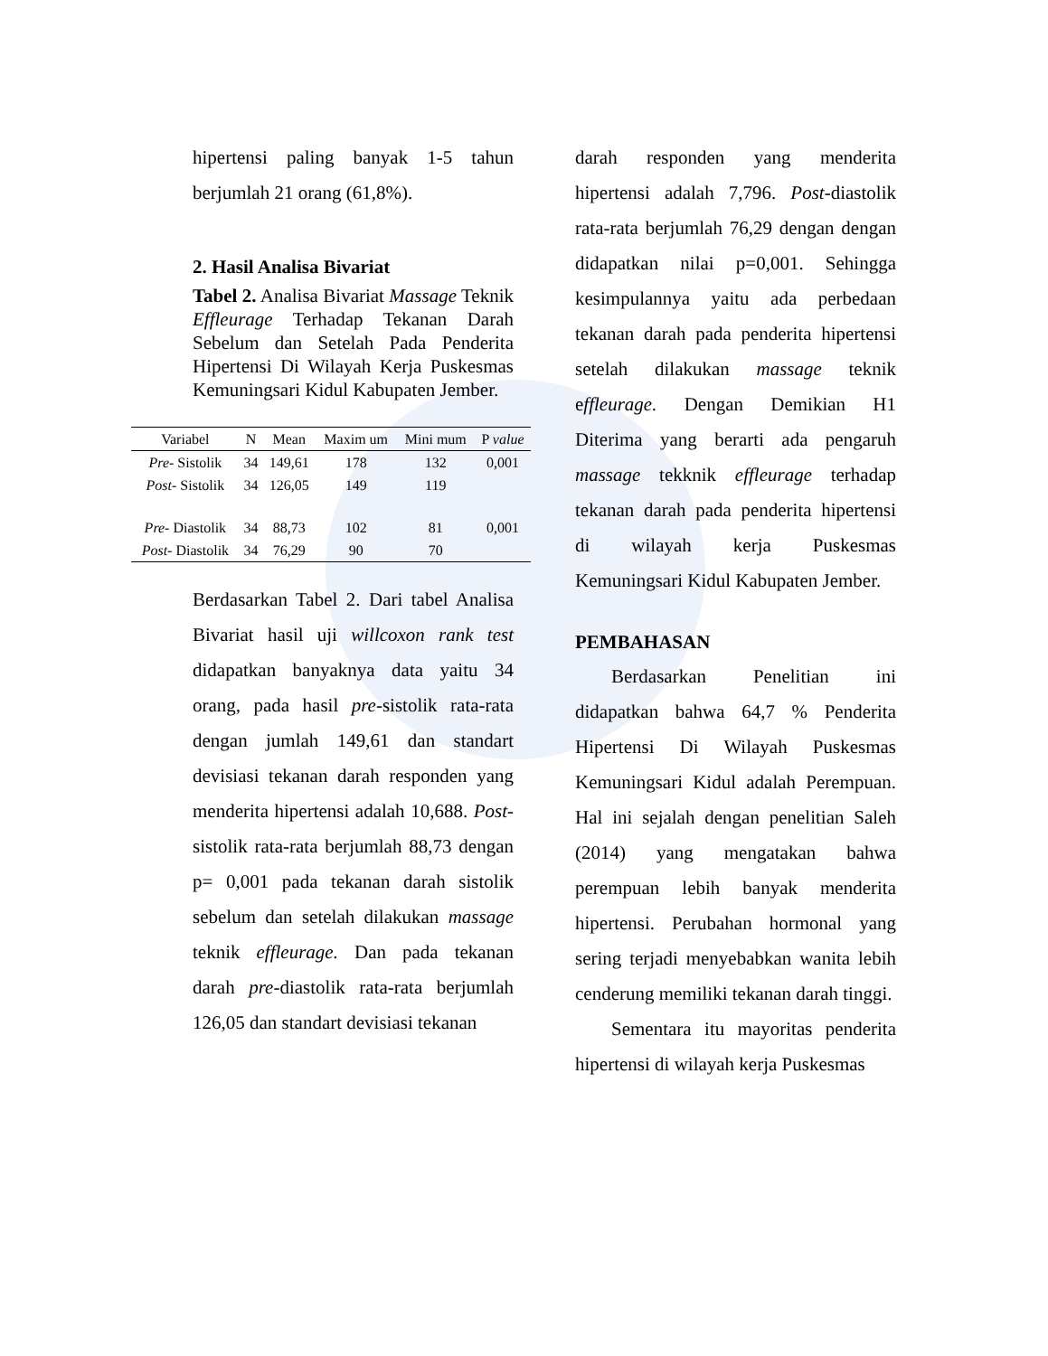hipertensi paling banyak 1-5 tahun berjumlah 21 orang (61,8%).
2. Hasil Analisa Bivariat
Tabel 2. Analisa Bivariat Massage Teknik Effleurage Terhadap Tekanan Darah Sebelum dan Setelah Pada Penderita Hipertensi Di Wilayah Kerja Puskesmas Kemuningsari Kidul Kabupaten Jember.
| Variabel | N | Mean | Maxim um | Mini mum | P value |
| --- | --- | --- | --- | --- | --- |
| Pre- Sistolik | 34 | 149,61 | 178 | 132 | 0,001 |
| Post- Sistolik | 34 | 126,05 | 149 | 119 | |
| Pre- Diastolik | 34 | 88,73 | 102 | 81 | 0,001 |
| Post- Diastolik | 34 | 76,29 | 90 | 70 | |
Berdasarkan Tabel 2. Dari tabel Analisa Bivariat hasil uji willcoxon rank test didapatkan banyaknya data yaitu 34 orang, pada hasil pre-sistolik rata-rata dengan jumlah 149,61 dan standart devisiasi tekanan darah responden yang menderita hipertensi adalah 10,688. Post-sistolik rata-rata berjumlah 88,73 dengan p= 0,001 pada tekanan darah sistolik sebelum dan setelah dilakukan massage teknik effleurage. Dan pada tekanan darah pre-diastolik rata-rata berjumlah 126,05 dan standart devisiasi tekanan
darah responden yang menderita hipertensi adalah 7,796. Post-diastolik rata-rata berjumlah 76,29 dengan dengan didapatkan nilai p=0,001. Sehingga kesimpulannya yaitu ada perbedaan tekanan darah pada penderita hipertensi setelah dilakukan massage teknik effleurage. Dengan Demikian H1 Diterima yang berarti ada pengaruh massage tekknik effleurage terhadap tekanan darah pada penderita hipertensi di wilayah kerja Puskesmas Kemuningsari Kidul Kabupaten Jember.
PEMBAHASAN
Berdasarkan Penelitian ini didapatkan bahwa 64,7 % Penderita Hipertensi Di Wilayah Puskesmas Kemuningsari Kidul adalah Perempuan. Hal ini sejalah dengan penelitian Saleh (2014) yang mengatakan bahwa perempuan lebih banyak menderita hipertensi. Perubahan hormonal yang sering terjadi menyebabkan wanita lebih cenderung memiliki tekanan darah tinggi.
Sementara itu mayoritas penderita hipertensi di wilayah kerja Puskesmas